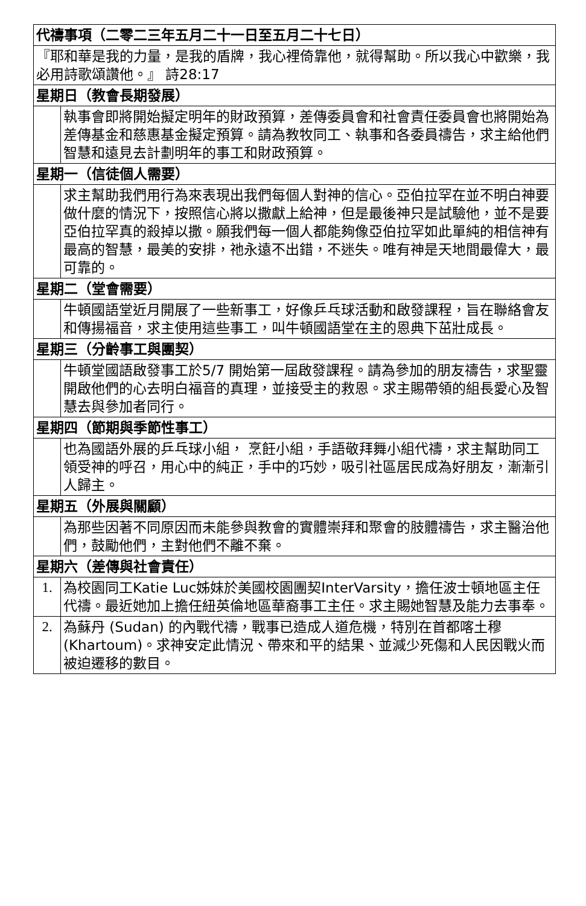| 代禱事項（二零二三年五月二十一日至五月二十七日） | |
| --- | --- |
| 『耶和華是我的力量，是我的盾牌，我心裡倚靠他，就得幫助。所以我心中歡樂，我必用詩歌頌讚他。』 詩28:17 | |
| 星期日（教會長期發展） | |
| | 執事會即將開始擬定明年的財政預算，差傳委員會和社會責任委員會也將開始為差傳基金和慈惠基金擬定預算。請為教牧同工、執事和各委員禱告，求主給他們智慧和遠見去計劃明年的事工和財政預算。 |
| 星期一（信徒個人需要） | |
| | 求主幫助我們用行為來表現出我們每個人對神的信心。亞伯拉罕在並不明白神要做什麼的情況下，按照信心將以撒獻上給神，但是最後神只是試驗他，並不是要亞伯拉罕真的殺掉以撒。願我們每一個人都能夠像亞伯拉罕如此單純的相信神有最高的智慧，最美的安排，祂永遠不出錯，不迷失。唯有神是天地間最偉大，最可靠的。 |
| 星期二（堂會需要） | |
| | 牛頓國語堂近月開展了一些新事工，好像乒乓球活動和啟發課程，旨在聯絡會友和傳揚福音，求主使用這些事工，叫牛頓國語堂在主的恩典下茁壯成長。 |
| 星期三（分齡事工與團契） | |
| | 牛頓堂國語啟發事工於5/7 開始第一屆啟發課程。請為參加的朋友禱告，求聖靈開啟他們的心去明白福音的真理，並接受主的救恩。求主賜帶領的組長愛心及智慧去與參加者同行。 |
| 星期四（節期與季節性事工） | |
| | 也為國語外展的乒乓球小組， 烹飪小組，手語敬拜舞小組代禱，求主幫助同工領受神的呼召，用心中的純正，手中的巧妙，吸引社區居民成為好朋友，漸漸引人歸主。 |
| 星期五（外展與關顧） | |
| | 為那些因著不同原因而未能參與教會的實體崇拜和聚會的肢體禱告，求主醫治他們，鼓勵他們，主對他們不離不棄。 |
| 星期六（差傳與社會責任） | |
| 1. | 為校園同工Katie Luc姊妹於美國校園團契InterVarsity，擔任波士頓地區主任代禱。最近她加上擔任紐英倫地區華裔事工主任。求主賜她智慧及能力去事奉。 |
| 2. | 為蘇丹 (Sudan) 的內戰代禱，戰事已造成人道危機，特別在首都喀土穆 (Khartoum)。求神安定此情況、帶來和平的結果、並減少死傷和人民因戰火而被迫遷移的數目。 |